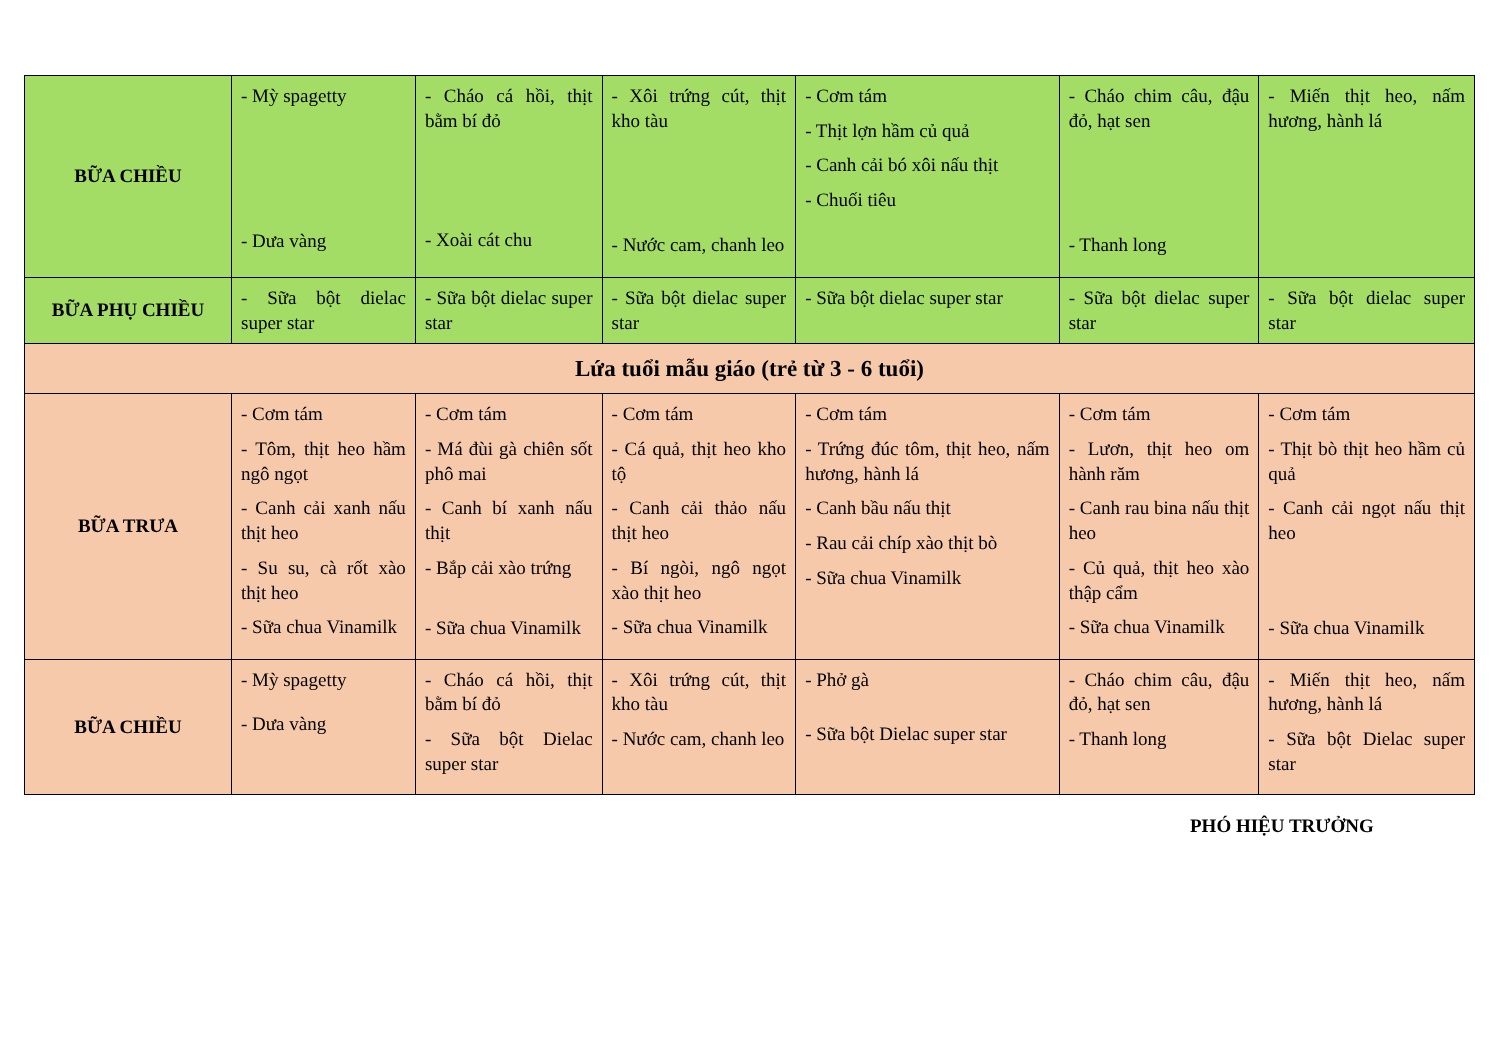| BỮA CHIỀU | - Mỳ spagetty - Dưa vàng | - Cháo cá hồi, thịt bằm bí đỏ - Xoài cát chu | - Xôi trứng cút, thịt kho tàu - Nước cam, chanh leo | - Cơm tám - Thịt lợn hầm củ quả - Canh cải bó xôi nấu thịt - Chuối tiêu | - Cháo chim câu, đậu đỏ, hạt sen - Thanh long | - Miến thịt heo, nấm hương, hành lá |
| BỮA PHỤ CHIỀU | - Sữa bột dielac super star | - Sữa bột dielac super star | - Sữa bột dielac super star | - Sữa bột dielac super star | - Sữa bột dielac super star | - Sữa bột dielac super star |
| Lứa tuổi mẫu giáo (trẻ từ 3 - 6 tuổi) | | | | | | |
| BỮA TRƯA | - Cơm tám - Tôm, thịt heo hầm ngô ngọt - Canh cải xanh nấu thịt heo - Su su, cà rốt xào thịt heo - Sữa chua Vinamilk | - Cơm tám - Má đùi gà chiên sốt phô mai - Canh bí xanh nấu thịt - Bắp cải xào trứng - Sữa chua Vinamilk | - Cơm tám - Cá quả, thịt heo kho tộ - Canh cải thảo nấu thịt heo - Bí ngòi, ngô ngọt xào thịt heo - Sữa chua Vinamilk | - Cơm tám - Trứng đúc tôm, thịt heo, nấm hương, hành lá - Canh bầu nấu thịt - Rau cải chíp xào thịt bò - Sữa chua Vinamilk | - Cơm tám - Lươn, thịt heo om hành răm - Canh rau bina nấu thịt heo - Củ quả, thịt heo xào thập cẩm - Sữa chua Vinamilk | - Cơm tám - Thịt bò thịt heo hầm củ quả - Canh cải ngọt nấu thịt heo - Sữa chua Vinamilk |
| BỮA CHIỀU | - Mỳ spagetty - Dưa vàng | - Cháo cá hồi, thịt bằm bí đỏ - Sữa bột Dielac super star | - Xôi trứng cút, thịt kho tàu - Nước cam, chanh leo | - Phở gà - Sữa bột Dielac super star | - Cháo chim câu, đậu đỏ, hạt sen - Thanh long | - Miến thịt heo, nấm hương, hành lá - Sữa bột Dielac super star |
PHÓ HIỆU TRƯỞNG